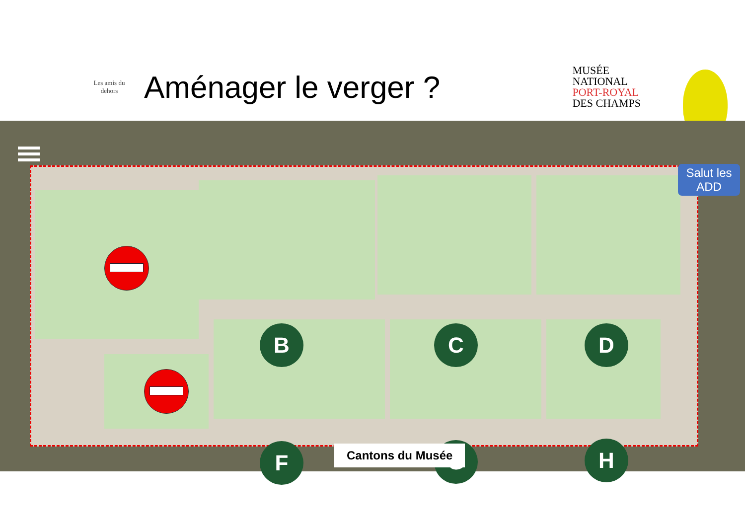Les amis du dehors
Aménager le verger ?
MUSÉE
NATIONAL
PORT-ROYAL
DES CHAMPS
B C D
F G H
Cantons du Musée
Salut les ADD